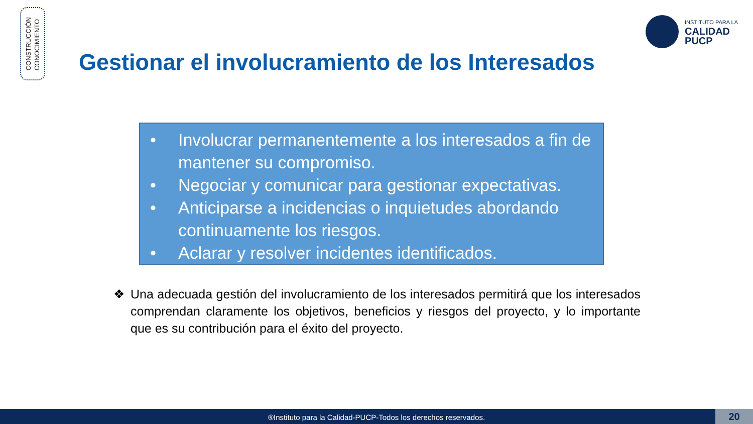CONSTRUCCIÓN
CONOCIMIENTO
INSTITUTO PARA LA
CALIDAD
PUCP
Gestionar el involucramiento de los Interesados
• Involucrar permanentemente a los interesados a fin de mantener su compromiso.
• Negociar y comunicar para gestionar expectativas.
• Anticiparse a incidencias o inquietudes abordando continuamente los riesgos.
• Aclarar y resolver incidentes identificados.
❖ Una adecuada gestión del involucramiento de los interesados permitirá que los interesados comprendan claramente los objetivos, beneficios y riesgos del proyecto, y lo importante que es su contribución para el éxito del proyecto.
®Instituto para la Calidad-PUCP-Todos los derechos reservados. 20